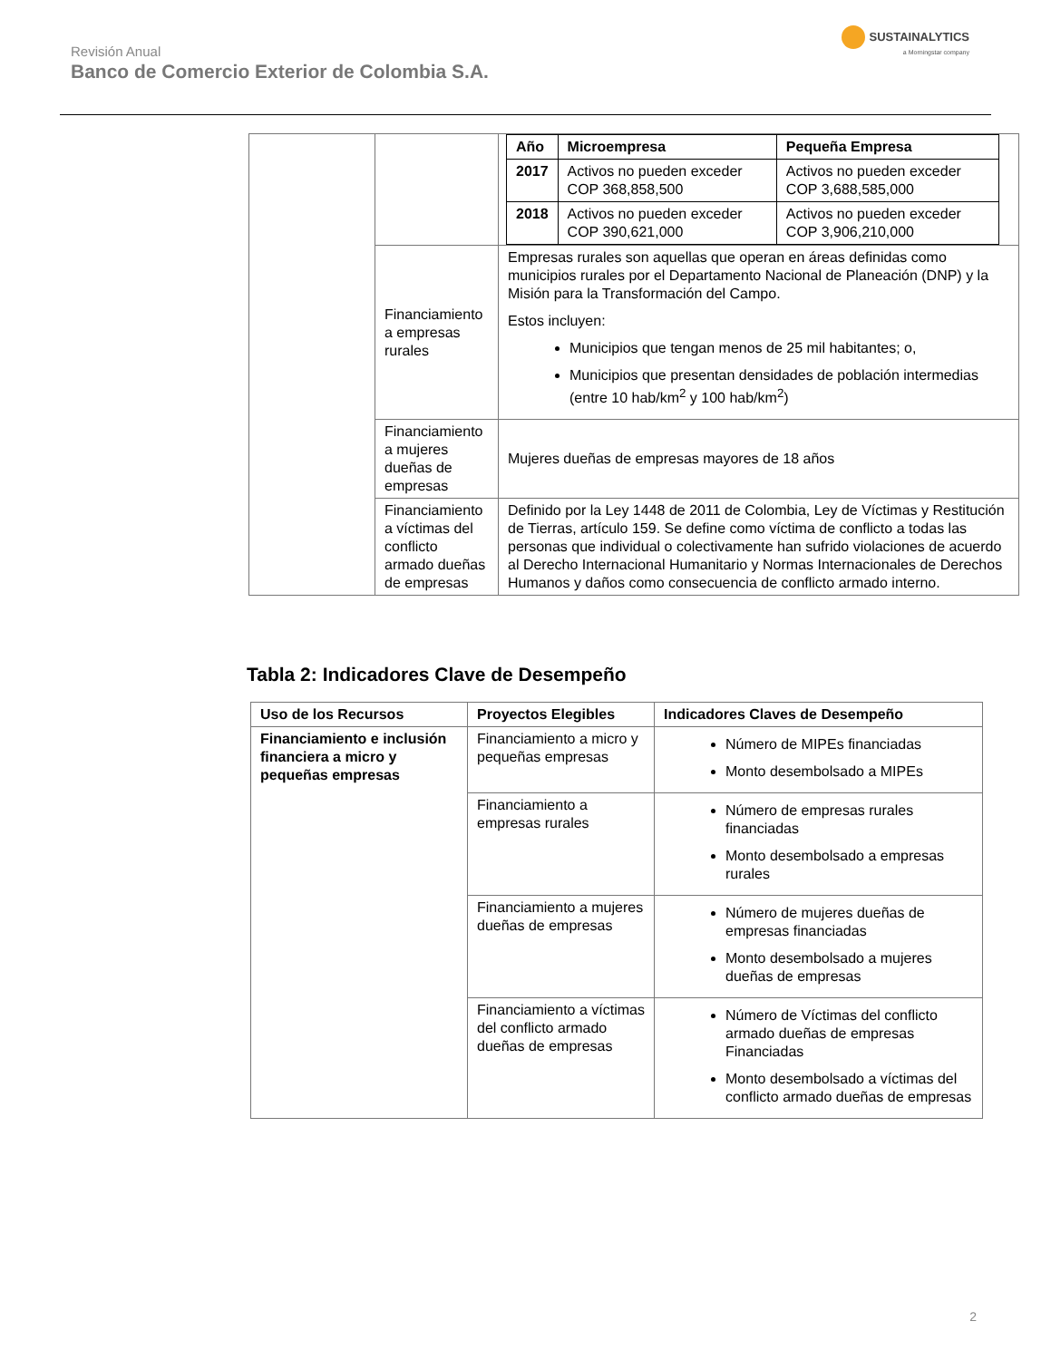Revisión Anual
Banco de Comercio Exterior de Colombia S.A.
SUSTAINALYTICS
a Morningstar company
| | | / Año / Microempresa / Pequeña Empresa / / --- / --- / --- / / 2017 / Activos no pueden exceder COP 368,858,500 / Activos no pueden exceder COP 3,688,585,000 / / 2018 / Activos no pueden exceder COP 390,621,000 / Activos no pueden exceder COP 3,906,210,000 / |
| | Financiamiento a empresas rurales | Empresas rurales son aquellas que operan en áreas definidas como municipios rurales por el Departamento Nacional de Planeación (DNP) y la Misión para la Transformación del Campo. Estos incluyen: Municipios que tengan menos de 25 mil habitantes; o, Municipios que presentan densidades de población intermedias (entre 10 hab/km<sup>2</sup> y 100 hab/km<sup>2</sup>) |
| | Financiamiento a mujeres dueñas de empresas | Mujeres dueñas de empresas mayores de 18 años |
| | Financiamiento a víctimas del conflicto armado dueñas de empresas | Definido por la Ley 1448 de 2011 de Colombia, Ley de Víctimas y Restitución de Tierras, artículo 159. Se define como víctima de conflicto a todas las personas que individual o colectivamente han sufrido violaciones de acuerdo al Derecho Internacional Humanitario y Normas Internacionales de Derechos Humanos y daños como consecuencia de conflicto armado interno. |
Tabla 2: Indicadores Clave de Desempeño
| Uso de los Recursos | Proyectos Elegibles | Indicadores Claves de Desempeño |
| --- | --- | --- |
| Financiamiento e inclusión financiera a micro y pequeñas empresas | Financiamiento a micro y pequeñas empresas | Número de MIPEs financiadas Monto desembolsado a MIPEs |
| | Financiamiento a empresas rurales | Número de empresas rurales financiadas Monto desembolsado a empresas rurales |
| | Financiamiento a mujeres dueñas de empresas | Número de mujeres dueñas de empresas financiadas Monto desembolsado a mujeres dueñas de empresas |
| | Financiamiento a víctimas del conflicto armado dueñas de empresas | Número de Víctimas del conflicto armado dueñas de empresas Financiadas Monto desembolsado a víctimas del conflicto armado dueñas de empresas |
2